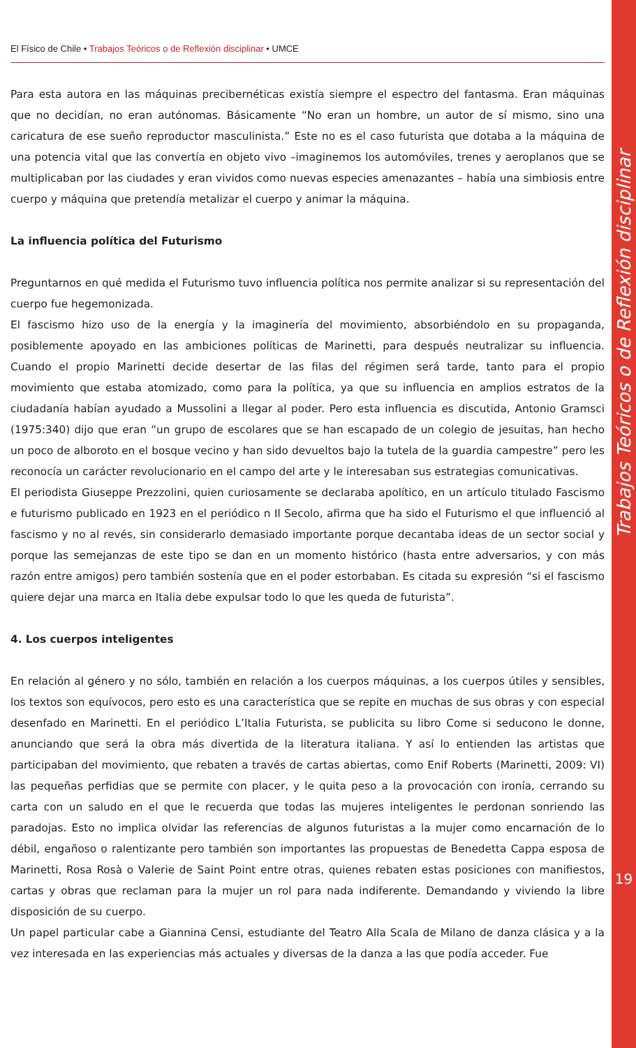Trabajos Teóricos o de Reflexión disciplinar
19
El Físico de Chile • Trabajos Teóricos o de Reflexión disciplinar • UMCE
Para esta autora en las máquinas precibernéticas existía siempre el espectro del fantasma. Eran máquinas que no decidían, no eran autónomas. Básicamente “No eran un hombre, un autor de sí mismo, sino una caricatura de ese sueño reproductor masculinista.” Este no es el caso futurista que dotaba a la máquina de una potencia vital que las convertía en objeto vivo –imaginemos los automóviles, trenes y aeroplanos que se multiplicaban por las ciudades y eran vividos como nuevas especies amenazantes – había una simbiosis entre cuerpo y máquina que pretendía metalizar el cuerpo y animar la máquina.
La influencia política del Futurismo
Preguntarnos en qué medida el Futurismo tuvo influencia política nos permite analizar si su representación del cuerpo fue hegemonizada.
El fascismo hizo uso de la energía y la imaginería del movimiento, absorbiéndolo en su propaganda, posiblemente apoyado en las ambiciones políticas de Marinetti, para después neutralizar su influencia. Cuando el propio Marinetti decide desertar de las filas del régimen será tarde, tanto para el propio movimiento que estaba atomizado, como para la política, ya que su influencia en amplios estratos de la ciudadanía habían ayudado a Mussolini a llegar al poder. Pero esta influencia es discutida, Antonio Gramsci (1975:340) dijo que eran “un grupo de escolares que se han escapado de un colegio de jesuitas, han hecho un poco de alboroto en el bosque vecino y han sido devueltos bajo la tutela de la guardia campestre” pero les reconocía un carácter revolucionario en el campo del arte y le interesaban sus estrategias comunicativas.
El periodista Giuseppe Prezzolini, quien curiosamente se declaraba apolítico, en un artículo titulado Fascismo e futurismo publicado en 1923 en el periódico n Il Secolo, afirma que ha sido el Futurismo el que influenció al fascismo y no al revés, sin considerarlo demasiado importante porque decantaba ideas de un sector social y porque las semejanzas de este tipo se dan en un momento histórico (hasta entre adversarios, y con más razón entre amigos) pero también sostenía que en el poder estorbaban. Es citada su expresión “si el fascismo quiere dejar una marca en Italia debe expulsar todo lo que les queda de futurista”.
4. Los cuerpos inteligentes
En relación al género y no sólo, también en relación a los cuerpos máquinas, a los cuerpos útiles y sensibles, los textos son equívocos, pero esto es una característica que se repite en muchas de sus obras y con especial desenfado en Marinetti. En el periódico L’Italia Futurista, se publicita su libro Come si seducono le donne, anunciando que será la obra más divertida de la literatura italiana. Y así lo entienden las artistas que participaban del movimiento, que rebaten a través de cartas abiertas, como Enif Roberts (Marinetti, 2009: VI) las pequeñas perfidias que se permite con placer, y le quita peso a la provocación con ironía, cerrando su carta con un saludo en el que le recuerda que todas las mujeres inteligentes le perdonan sonriendo las paradojas. Esto no implica olvidar las referencias de algunos futuristas a la mujer como encarnación de lo débil, engañoso o ralentizante pero también son importantes las propuestas de Benedetta Cappa esposa de Marinetti, Rosa Rosà o Valerie de Saint Point entre otras, quienes rebaten estas posiciones con manifiestos, cartas y obras que reclaman para la mujer un rol para nada indiferente. Demandando y viviendo la libre disposición de su cuerpo.
Un papel particular cabe a Giannina Censi, estudiante del Teatro Alla Scala de Milano de danza clásica y a la vez interesada en las experiencias más actuales y diversas de la danza a las que podía acceder. Fue